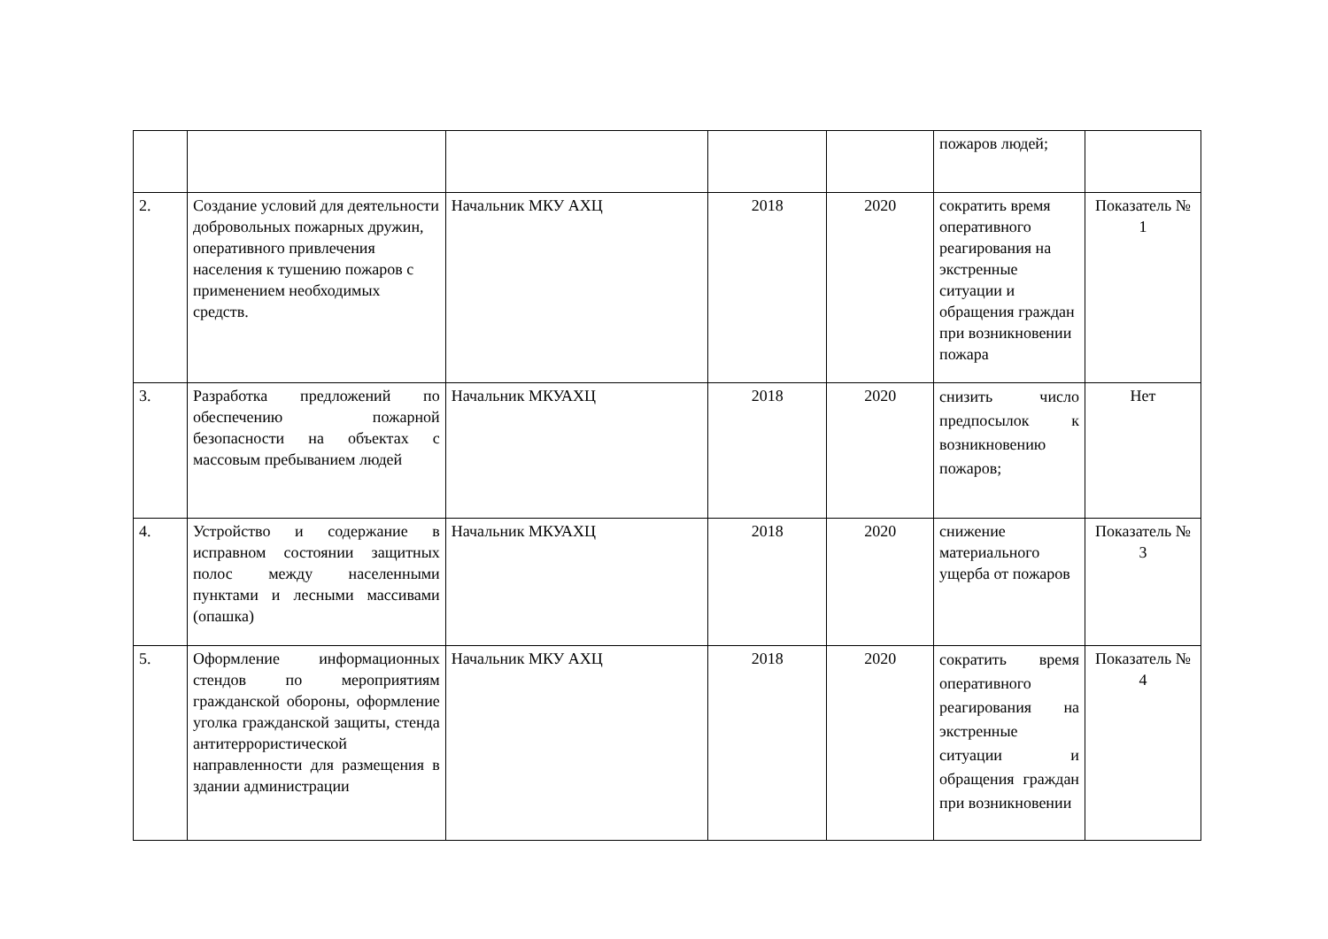| | | | | | пожаров людей; | |
| 2. | Создание условий для деятельности добровольных пожарных дружин, оперативного привлечения населения к тушению пожаров с применением необходимых средств. | Начальник МКУ АХЦ | 2018 | 2020 | сократить время оперативного реагирования на экстренные ситуации и обращения граждан при возникновении пожара | Показатель № 1 |
| 3. | Разработка предложений по обеспечению пожарной безопасности на объектах с массовым пребыванием людей | Начальник МКУАХЦ | 2018 | 2020 | снизить число предпосылок к возникновению пожаров; | Нет |
| 4. | Устройство и содержание в исправном состоянии защитных полос между населенными пунктами и лесными массивами (опашка) | Начальник МКУАХЦ | 2018 | 2020 | снижение материального ущерба от пожаров | Показатель № 3 |
| 5. | Оформление информационных стендов по мероприятиям гражданской обороны, оформление уголка гражданской защиты, стенда антитеррористической направленности для размещения в здании администрации | Начальник МКУ АХЦ | 2018 | 2020 | сократить время оперативного реагирования на экстренные ситуации и обращения граждан при возникновении | Показатель № 4 |